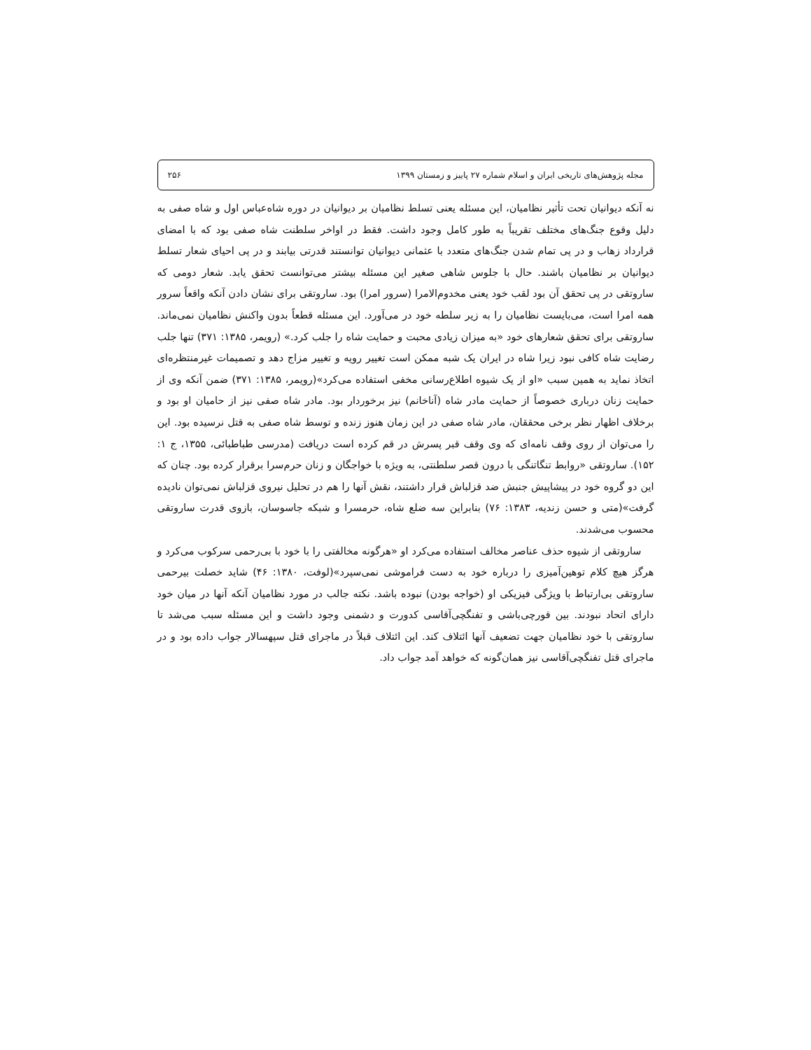مجله پژوهش‌های تاریخی ایران و اسلام شماره ۲۷ پاییز و زمستان ۱۳۹۹ ۲۵۶
نه آنکه دیوانیان تحت تأثیر نظامیان، این مسئله یعنی تسلط نظامیان بر دیوانیان در دوره شاه‌عباس اول و شاه صفی به دلیل وقوع جنگ‌های مختلف تقریباً به طور کامل وجود داشت. فقط در اواخر سلطنت شاه صفی بود که با امضای قرارداد زهاب و در پی تمام شدن جنگ‌های متعدد با عثمانی دیوانیان توانستند قدرتی بیابند و در پی احیای شعار تسلط دیوانیان بر نظامیان باشند. حال با جلوس شاهی صغیر این مسئله بیشتر می‌توانست تحقق یابد. شعار دومی که ساروتقی در پی تحقق آن بود لقب خود یعنی مخدوم‌الامرا (سرور امرا) بود. ساروتقی برای نشان دادن آنکه واقعاً سرور همه امرا است، می‌بایست نظامیان را به زیر سلطه خود در می‌آورد. این مسئله قطعاً بدون واکنش نظامیان نمی‌ماند. ساروتقی برای تحقق شعارهای خود «به میزان زیادی محبت و حمایت شاه را جلب کرد.» (رویمر، ۱۳۸۵: ۳۷۱) تنها جلب رضایت شاه کافی نبود زیرا شاه در ایران یک شبه ممکن است تغییر رویه و تغییر مزاج دهد و تصمیمات غیرمنتظره‌ای اتخاذ نماید به همین سبب «او از یک شیوه اطلاع‌رسانی مخفی استفاده می‌کرد»(رویمر، ۱۳۸۵: ۳۷۱) ضمن آنکه وی از حمایت زنان درباری خصوصاً از حمایت مادر شاه (آناخانم) نیز برخوردار بود. مادر شاه صفی نیز از حامیان او بود و برخلاف اظهار نظر برخی محققان، مادر شاه صفی در این زمان هنوز زنده و توسط شاه صفی به قتل نرسیده بود. این را می‌توان از روی وقف نامه‌ای که وی وقف قبر پسرش در قم کرده است دریافت (مدرسی طباطبائی، ۱۳۵۵، ج ۱: ۱۵۲). ساروتقی «روابط تنگاتنگی با درون قصر سلطنتی، به ویژه با خواجگان و زنان حرم‌سرا برقرار کرده بود. چنان که این دو گروه خود در پیشاپیش جنبش ضد قزلباش قرار داشتند، نقش آنها را هم در تحلیل نیروی قزلباش نمی‌توان نادیده گرفت»(متی و حسن زندیه، ۱۳۸۳: ۷۶) بنابراین سه ضلع شاه، حرمسرا و شبکه جاسوسان، بازوی قدرت ساروتقی محسوب می‌شدند.
ساروتقی از شیوه حذف عناصر مخالف استفاده می‌کرد او «هرگونه مخالفتی را با خود با بی‌رحمی سرکوب می‌کرد و هرگز هیچ کلام توهین‌آمیزی را درباره خود به دست فراموشی نمی‌سپرد»(لوفت، ۱۳۸۰: ۴۶) شاید خصلت بیرحمی ساروتقی بی‌ارتباط با ویژگی فیزیکی او (خواجه بودن) نبوده باشد. نکته جالب در مورد نظامیان آنکه آنها در میان خود دارای اتحاد نبودند. بین قورچی‌باشی و تفنگچی‌آقاسی کدورت و دشمنی وجود داشت و این مسئله سبب می‌شد تا ساروتقی با خود نظامیان جهت تضعیف آنها ائتلاف کند. این ائتلاف قبلاً در ماجرای قتل سپهسالار جواب داده بود و در ماجرای قتل تفنگچی‌آقاسی نیز همان‌گونه که خواهد آمد جواب داد.